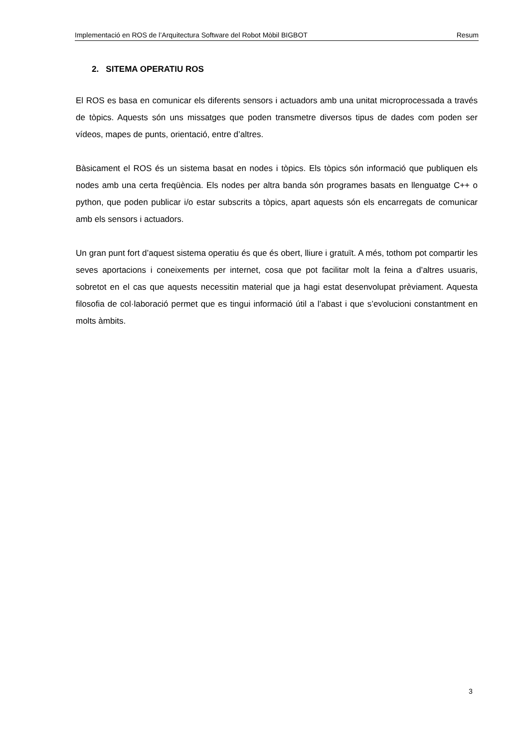Implementació en ROS de l’Arquitectura Software del Robot Mòbil BIGBOT Resum
2. SITEMA OPERATIU ROS
El ROS es basa en comunicar els diferents sensors i actuadors amb una unitat microprocessada a través de tòpics. Aquests són uns missatges que poden transmetre diversos tipus de dades com poden ser vídeos, mapes de punts, orientació, entre d’altres.
Bàsicament el ROS és un sistema basat en nodes i tòpics. Els tòpics són informació que publiquen els nodes amb una certa freqüència. Els nodes per altra banda són programes basats en llenguatge C++ o python, que poden publicar i/o estar subscrits a tòpics, apart aquests són els encarregats de comunicar amb els sensors i actuadors.
Un gran punt fort d’aquest sistema operatiu és que és obert, lliure i gratuït. A més, tothom pot compartir les seves aportacions i coneixements per internet, cosa que pot facilitar molt la feina a d’altres usuaris, sobretot en el cas que aquests necessitin material que ja hagi estat desenvolupat prèviament. Aquesta filosofia de col·laboració permet que es tingui informació útil a l’abast i que s’evolucioni constantment en molts àmbits.
3